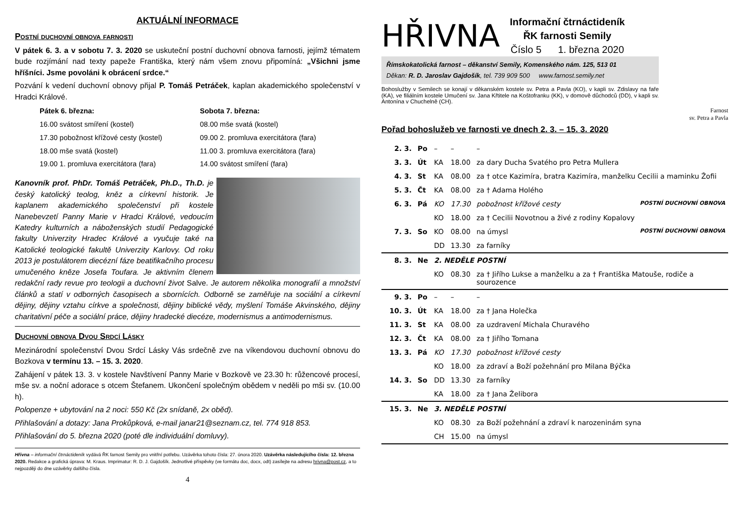AKTUÁLNÍ INFORMACE
Postní duchovní obnova farnosti
V pátek 6. 3. a v sobotu 7. 3. 2020 se uskuteční postní duchovní obnova farnosti, jejímž tématem bude rozjímání nad texty papeže Františka, který nám všem znovu připomíná: „Všichni jsme hříšníci. Jsme povoláni k obrácení srdce.“
Pozvání k vedení duchovní obnovy přijal P. Tomáš Petráček, kaplan akademického společenství v Hradci Králové.
Pátek 6. března:
16.00 svátost smíření (kostel)
17.30 pobožnost křížové cesty (kostel)
18.00 mše svatá (kostel)
19.00 1. promluva exercitátora (fara)
Sobota 7. března:
08.00 mše svatá (kostel)
09.00 2. promluva exercitátora (fara)
11.00 3. promluva exercitátora (fara)
14.00 svátost smíření (fara)
Kanovník prof. PhDr. Tomáš Petráček, Ph.D., Th.D. je český katolický teolog, kněz a církevní historik. Je kaplanem akademického společenství při kostele Nanebevzetí Panny Marie v Hradci Králové, vedoucím Katedry kulturních a náboženských studií Pedagogické fakulty Univerzity Hradec Králové a vyučuje také na Katolické teologické fakultě Univerzity Karlovy. Od roku 2013 je postulátorem diecézní fáze beatifikačního procesu umučeného kněze Josefa Toufara. Je aktivním členem redakční rady revue pro teologii a duchovní život Salve. Je autorem několika monografií a množství článků a statí v odborných časopisech a sbornících. Odborně se zaměřuje na sociální a církevní dějiny, dějiny vztahu církve a společnosti, dějiny biblické vědy, myšlení Tomáše Akvinského, dějiny charitativní péče a sociální práce, dějiny hradecké diecéze, modernismus a antimodernismus.
Duchovní obnova Dvou Srdcí Lásky
Mezinárodní společenství Dvou Srdcí Lásky Vás srdečně zve na víkendovou duchovní obnovu do Bozkova v termínu 13. – 15. 3. 2020.
Zahájení v pátek 13. 3. v kostele Navštívení Panny Marie v Bozkově ve 23.30 h: růžencové procesí, mše sv. a noční adorace s otcem Štefanem. Ukončení společným obědem v neděli po mši sv. (10.00 h).
Polopenze + ubytování na 2 noci: 550 Kč (2x snídaně, 2x oběd).
Přihlašování a dotazy: Jana Prokůpková, e-mail janar21@seznam.cz, tel. 774 918 853.
Přihlašování do 5. března 2020 (poté dle individuální domluvy).
Hřivna – informační čtrnáctideník vydává ŘK farnost Semily pro vnitřní potřebu. Uzávěrka tohoto čísla: 27. února 2020. Uzávěrka následujícího čísla: 12. března 2020. Redakce a grafická úprava: M. Kraus. Imprimatur: R. D. J. Gajdošík. Jednotlivé příspěvky (ve formátu doc, docx, odt) zasílejte na adresu hrivna@post.cz, a to nejpozději do dne uzávěrky dalšího čísla.
4
HŘIVNA
Informační čtrnáctideník
ŘK farnosti Semily
Číslo 5 1. března 2020
Římskokatolická farnost – děkanství Semily, Komenského nám. 125, 513 01
Děkan: R. D. Jaroslav Gajdošík, tel. 739 909 500 www.farnost.semily.net
Bohoslužby v Semilech se konají v děkanském kostele sv. Petra a Pavla (KO), v kapli sv. Zdislavy na faře (KA), ve filiálním kostele Umučení sv. Jana Křtitele na Koštofranku (KK), v domově důchodců (DD), v kapli sv. Antonína v Chuchelně (CH).
Farnost
sv. Petra a Pavla
Pořad bohoslužeb ve farnosti ve dnech 2. 3. – 15. 3. 2020
| 2. 3. | Po | – | – | – |
| 3. 3. | Út | KA | 18.00 | za dary Ducha Svatého pro Petra Mullera |
| 4. 3. | St | KA | 08.00 | za † otce Kazimíra, bratra Kazimíra, manželku Cecilii a maminku Žofii |
| 5. 3. | Čt | KA | 08.00 | za † Adama Holého |
| 6. 3. | Pá | KO | 17.30 | pobožnost křížové cesty POSTNÍ DUCHOVNÍ OBNOVA |
| | | KO | 18.00 | za † Cecilii Novotnou a živé z rodiny Kopalovy |
| 7. 3. | So | KO | 08.00 | na úmysl POSTNÍ DUCHOVNÍ OBNOVA |
| | | DD | 13.30 | za farníky |
| 8. 3. | Ne | 2. NEDĚLE POSTNÍ | | |
| | | KO | 08.30 | za † Jiřího Lukse a manželku a za † Františka Matouše, rodiče a sourozence |
| 9. 3. | Po | – | – | – |
| 10. 3. | Út | KA | 18.00 | za † Jana Holečka |
| 11. 3. | St | KA | 08.00 | za uzdravení Michala Churavého |
| 12. 3. | Čt | KA | 08.00 | za † Jiřího Tomana |
| 13. 3. | Pá | KO | 17.30 | pobožnost křížové cesty |
| | | KO | 18.00 | za zdraví a Boží požehnání pro Milana Býčka |
| 14. 3. | So | DD | 13.30 | za farníky |
| | | KA | 18.00 | za † Jana Želibora |
| 15. 3. | Ne | 3. NEDĚLE POSTNÍ | | |
| | | KO | 08.30 | za Boží požehnání a zdraví k narozeninám syna |
| | | CH | 15.00 | na úmysl |